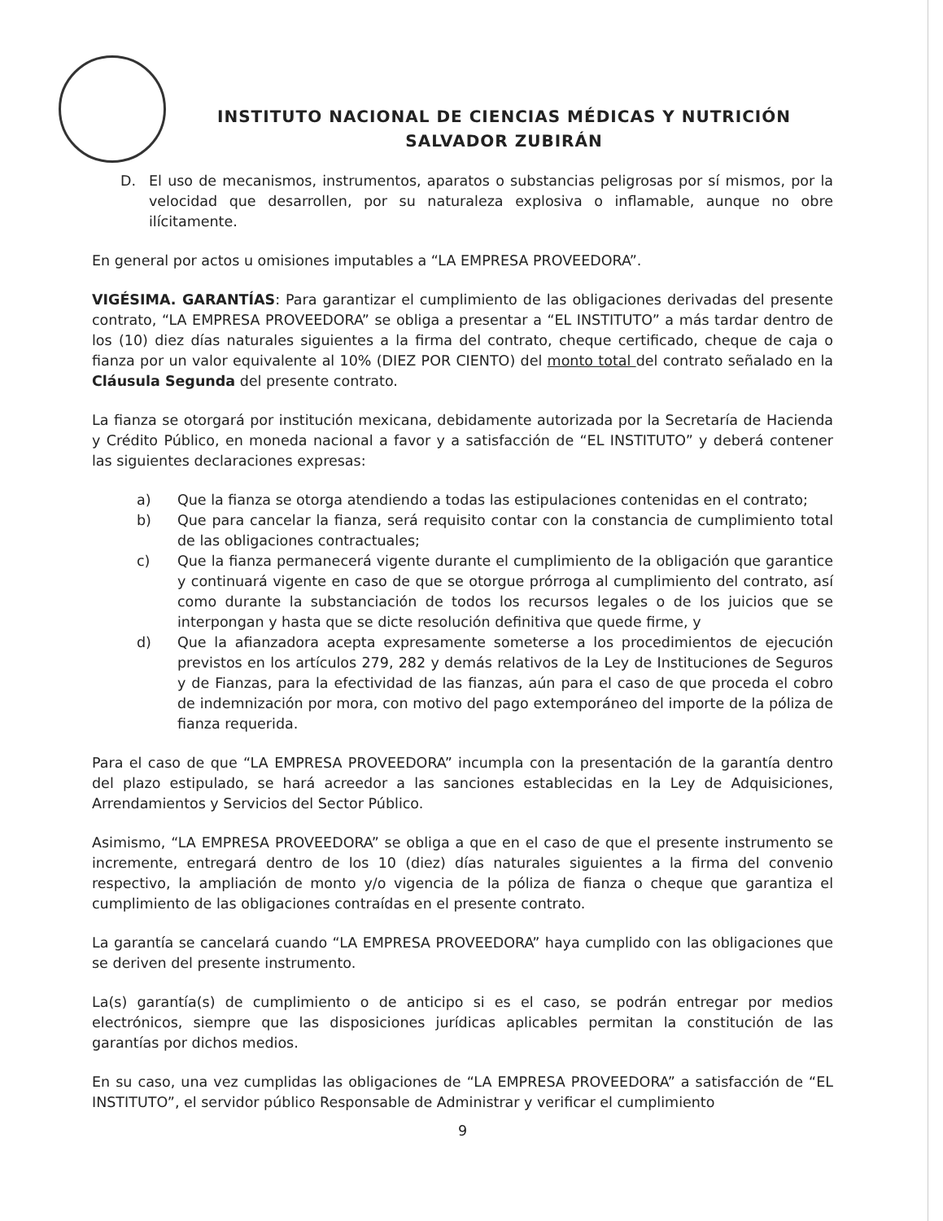INSTITUTO NACIONAL DE CIENCIAS MÉDICAS Y NUTRICIÓN
SALVADOR ZUBIRÁN
D. El uso de mecanismos, instrumentos, aparatos o substancias peligrosas por sí mismos, por la velocidad que desarrollen, por su naturaleza explosiva o inflamable, aunque no obre ilícitamente.
En general por actos u omisiones imputables a “LA EMPRESA PROVEEDORA”.
VIGÉSIMA. GARANTÍAS: Para garantizar el cumplimiento de las obligaciones derivadas del presente contrato, “LA EMPRESA PROVEEDORA” se obliga a presentar a “EL INSTITUTO” a más tardar dentro de los (10) diez días naturales siguientes a la firma del contrato, cheque certificado, cheque de caja o fianza por un valor equivalente al 10% (DIEZ POR CIENTO) del monto total del contrato señalado en la Cláusula Segunda del presente contrato.
La fianza se otorgará por institución mexicana, debidamente autorizada por la Secretaría de Hacienda y Crédito Público, en moneda nacional a favor y a satisfacción de “EL INSTITUTO” y deberá contener las siguientes declaraciones expresas:
a) Que la fianza se otorga atendiendo a todas las estipulaciones contenidas en el contrato;
b) Que para cancelar la fianza, será requisito contar con la constancia de cumplimiento total de las obligaciones contractuales;
c) Que la fianza permanecerá vigente durante el cumplimiento de la obligación que garantice y continuará vigente en caso de que se otorgue prórroga al cumplimiento del contrato, así como durante la substanciación de todos los recursos legales o de los juicios que se interpongan y hasta que se dicte resolución definitiva que quede firme, y
d) Que la afianzadora acepta expresamente someterse a los procedimientos de ejecución previstos en los artículos 279, 282 y demás relativos de la Ley de Instituciones de Seguros y de Fianzas, para la efectividad de las fianzas, aún para el caso de que proceda el cobro de indemnización por mora, con motivo del pago extemporáneo del importe de la póliza de fianza requerida.
Para el caso de que “LA EMPRESA PROVEEDORA” incumpla con la presentación de la garantía dentro del plazo estipulado, se hará acreedor a las sanciones establecidas en la Ley de Adquisiciones, Arrendamientos y Servicios del Sector Público.
Asimismo, “LA EMPRESA PROVEEDORA” se obliga a que en el caso de que el presente instrumento se incremente, entregará dentro de los 10 (diez) días naturales siguientes a la firma del convenio respectivo, la ampliación de monto y/o vigencia de la póliza de fianza o cheque que garantiza el cumplimiento de las obligaciones contraídas en el presente contrato.
La garantía se cancelará cuando “LA EMPRESA PROVEEDORA” haya cumplido con las obligaciones que se deriven del presente instrumento.
La(s) garantía(s) de cumplimiento o de anticipo si es el caso, se podrán entregar por medios electrónicos, siempre que las disposiciones jurídicas aplicables permitan la constitución de las garantías por dichos medios.
En su caso, una vez cumplidas las obligaciones de “LA EMPRESA PROVEEDORA” a satisfacción de “EL INSTITUTO”, el servidor público Responsable de Administrar y verificar el cumplimiento
9